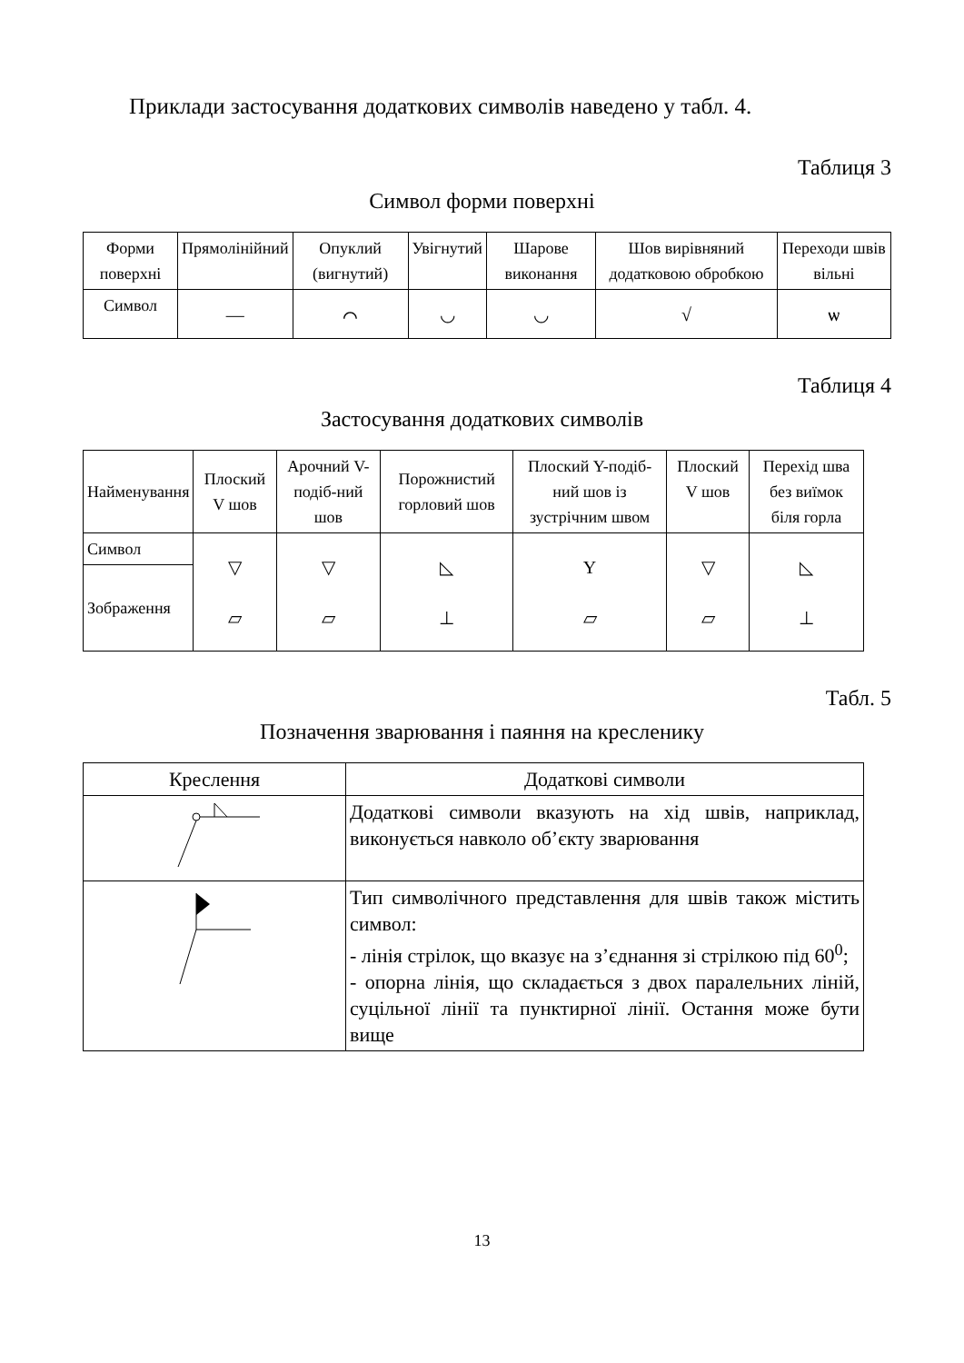Приклади застосування додаткових символів наведено у табл. 4.
Таблиця 3
Символ форми поверхні
| Форми поверхні | Прямолінійний | Опуклий (вигнутий) | Увігнутий | Шарове виконання | Шов вирівняний додатковою обробкою | Переходи швів вільні |
| --- | --- | --- | --- | --- | --- | --- |
| Символ | — | ⌒ | ◡ | ◡ | √ | ѡ |
Таблиця 4
Застосування додаткових символів
| Найменування | Плоский V шов | Арочний V-подіб-ний шов | Порожнистий горловий шов | Плоский Y-подіб-ний шов із зустрічним швом | Плоский V шов | Перехід шва без виїмок біля горла |
| Символ | ▽ ▱ | ▽ ▱ | ◺ ⊥ | Y ▱ | ▽ ▱ | ◺ ⊥ |
| Зображення | | | | | | |
Табл. 5
Позначення зварювання і паяння на кресленику
| Креслення | Додаткові символи |
| | Додаткові символи вказують на хід швів, наприклад, виконується навколо об’єкту зварювання |
| | Тип символічного представлення для швів також містить символ: - лінія стрілок, що вказує на з’єднання зі стрілкою під 60<sup>0</sup>; - опорна лінія, що складається з двох паралельних ліній, суцільної лінії та пунктирної лінії. Остання може бути вище |
13